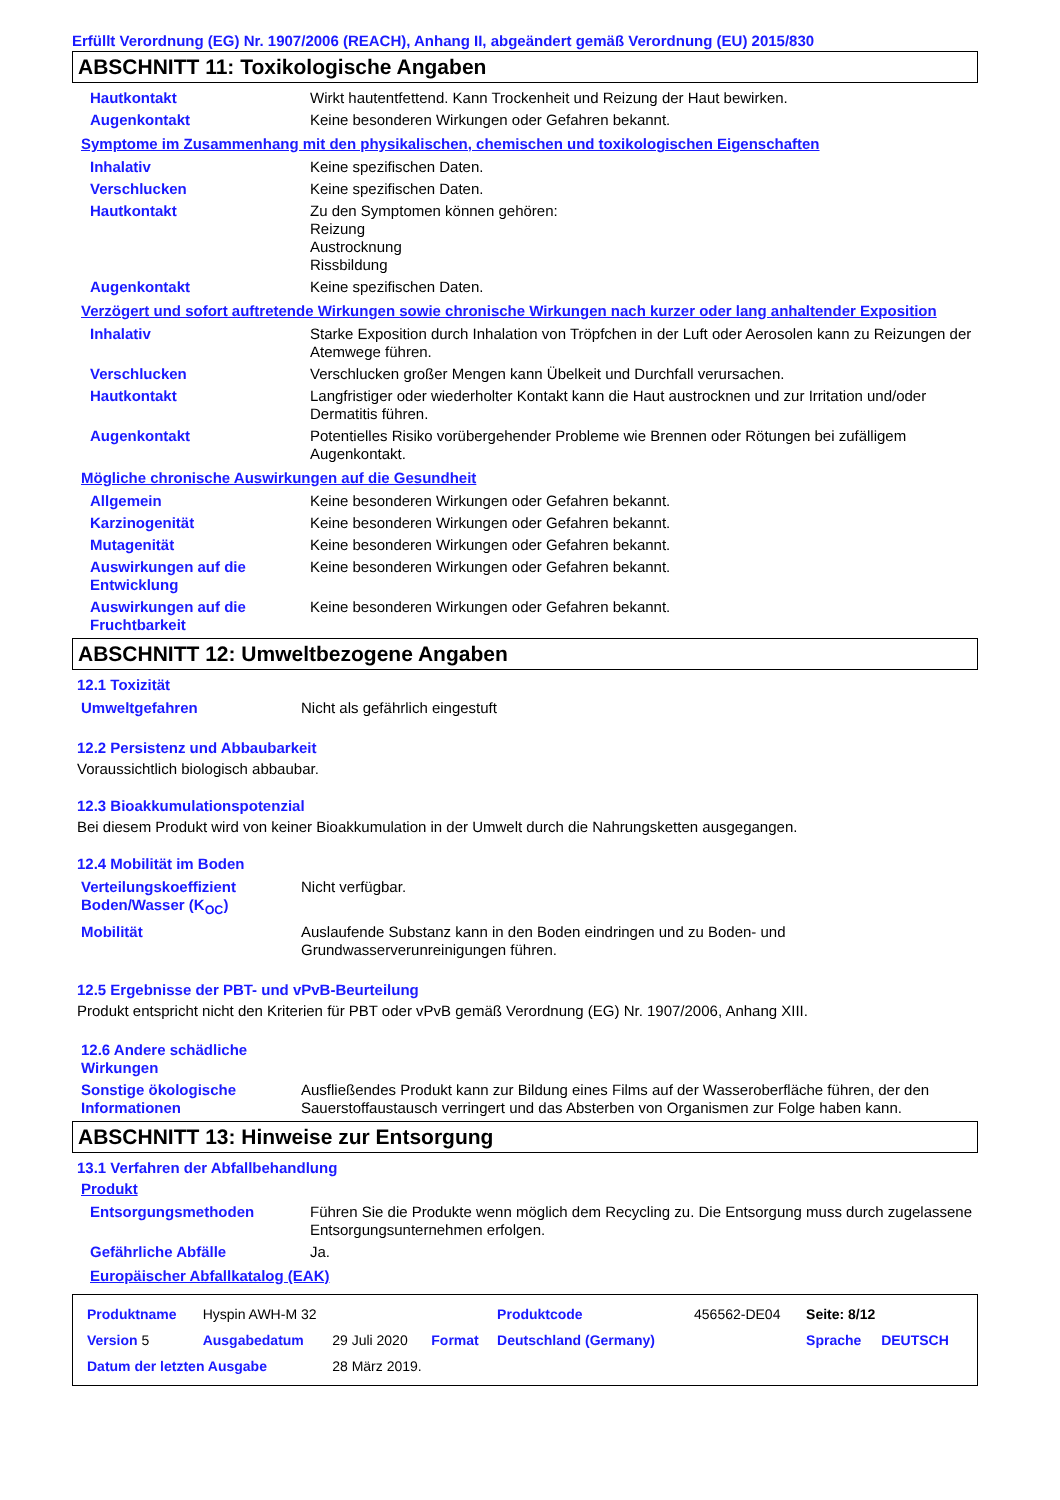Erfüllt Verordnung (EG) Nr. 1907/2006 (REACH), Anhang II, abgeändert gemäß Verordnung (EU) 2015/830
ABSCHNITT 11: Toxikologische Angaben
| Hautkontakt | Wirkt hautentfettend. Kann Trockenheit und Reizung der Haut bewirken. |
| Augenkontakt | Keine besonderen Wirkungen oder Gefahren bekannt. |
Symptome im Zusammenhang mit den physikalischen, chemischen und toxikologischen Eigenschaften
| Inhalativ | Keine spezifischen Daten. |
| Verschlucken | Keine spezifischen Daten. |
| Hautkontakt | Zu den Symptomen können gehören: Reizung Austrocknung Rissbildung |
| Augenkontakt | Keine spezifischen Daten. |
Verzögert und sofort auftretende Wirkungen sowie chronische Wirkungen nach kurzer oder lang anhaltender Exposition
| Inhalativ | Starke Exposition durch Inhalation von Tröpfchen in der Luft oder Aerosolen kann zu Reizungen der Atemwege führen. |
| Verschlucken | Verschlucken großer Mengen kann Übelkeit und Durchfall verursachen. |
| Hautkontakt | Langfristiger oder wiederholter Kontakt kann die Haut austrocknen und zur Irritation und/oder Dermatitis führen. |
| Augenkontakt | Potentielles Risiko vorübergehender Probleme wie Brennen oder Rötungen bei zufälligem Augenkontakt. |
Mögliche chronische Auswirkungen auf die Gesundheit
| Allgemein | Keine besonderen Wirkungen oder Gefahren bekannt. |
| Karzinogenität | Keine besonderen Wirkungen oder Gefahren bekannt. |
| Mutagenität | Keine besonderen Wirkungen oder Gefahren bekannt. |
| Auswirkungen auf die Entwicklung | Keine besonderen Wirkungen oder Gefahren bekannt. |
| Auswirkungen auf die Fruchtbarkeit | Keine besonderen Wirkungen oder Gefahren bekannt. |
ABSCHNITT 12: Umweltbezogene Angaben
12.1 Toxizität
| Umweltgefahren | Nicht als gefährlich eingestuft |
12.2 Persistenz und Abbaubarkeit
Voraussichtlich biologisch abbaubar.
12.3 Bioakkumulationspotenzial
Bei diesem Produkt wird von keiner Bioakkumulation in der Umwelt durch die Nahrungsketten ausgegangen.
12.4 Mobilität im Boden
| Verteilungskoeffizient Boden/Wasser (K<sub>OC</sub>) | Nicht verfügbar. |
| Mobilität | Auslaufende Substanz kann in den Boden eindringen und zu Boden- und Grundwasserverunreinigungen führen. |
12.5 Ergebnisse der PBT- und vPvB-Beurteilung
Produkt entspricht nicht den Kriterien für PBT oder vPvB gemäß Verordnung (EG) Nr. 1907/2006, Anhang XIII.
| 12.6 Andere schädliche Wirkungen | |
| Sonstige ökologische Informationen | Ausfließendes Produkt kann zur Bildung eines Films auf der Wasseroberfläche führen, der den Sauerstoffaustausch verringert und das Absterben von Organismen zur Folge haben kann. |
ABSCHNITT 13: Hinweise zur Entsorgung
13.1 Verfahren der Abfallbehandlung
Produkt
| Entsorgungsmethoden | Führen Sie die Produkte wenn möglich dem Recycling zu. Die Entsorgung muss durch zugelassene Entsorgungsunternehmen erfolgen. |
| Gefährliche Abfälle | Ja. |
Europäischer Abfallkatalog (EAK)
| Produktname | Hyspin AWH-M 32 | | | Produktcode | 456562-DE04 | Seite: 8/12 | |
| Version 5 | Ausgabedatum | 29 Juli 2020 | Format | Deutschland (Germany) | | Sprache | DEUTSCH |
| Datum der letzten Ausgabe | | 28 März 2019. | | | | | |